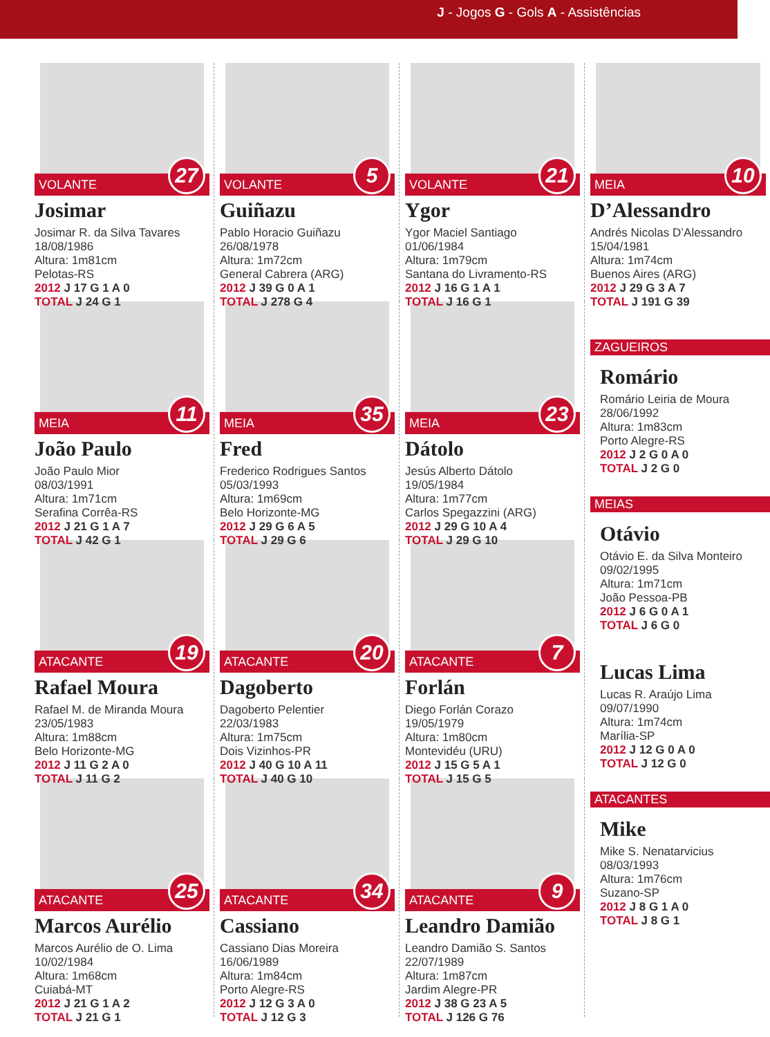J - Jogos G - Gols A - Assistências
VOLANTE 27
Josimar
Josimar R. da Silva Tavares
18/08/1986
Altura: 1m81cm
Pelotas-RS
2012 J 17 G 1 A 0
TOTAL J 24 G 1
MEIA 11
João Paulo
João Paulo Mior
08/03/1991
Altura: 1m71cm
Serafina Corrêa-RS
2012 J 21 G 1 A 7
TOTAL J 42 G 1
ATACANTE 19
Rafael Moura
Rafael M. de Miranda Moura
23/05/1983
Altura: 1m88cm
Belo Horizonte-MG
2012 J 11 G 2 A 0
TOTAL J 11 G 2
ATACANTE 25
Marcos Aurélio
Marcos Aurélio de O. Lima
10/02/1984
Altura: 1m68cm
Cuiabá-MT
2012 J 21 G 1 A 2
TOTAL J 21 G 1
VOLANTE 5
Guiñazu
Pablo Horacio Guiñazu
26/08/1978
Altura: 1m72cm
General Cabrera (ARG)
2012 J 39 G 0 A 1
TOTAL J 278 G 4
MEIA 35
Fred
Frederico Rodrigues Santos
05/03/1993
Altura: 1m69cm
Belo Horizonte-MG
2012 J 29 G 6 A 5
TOTAL J 29 G 6
ATACANTE 20
Dagoberto
Dagoberto Pelentier
22/03/1983
Altura: 1m75cm
Dois Vizinhos-PR
2012 J 40 G 10 A 11
TOTAL J 40 G 10
ATACANTE 34
Cassiano
Cassiano Dias Moreira
16/06/1989
Altura: 1m84cm
Porto Alegre-RS
2012 J 12 G 3 A 0
TOTAL J 12 G 3
VOLANTE 21
Ygor
Ygor Maciel Santiago
01/06/1984
Altura: 1m79cm
Santana do Livramento-RS
2012 J 16 G 1 A 1
TOTAL J 16 G 1
MEIA 23
Dátolo
Jesús Alberto Dátolo
19/05/1984
Altura: 1m77cm
Carlos Spegazzini (ARG)
2012 J 29 G 10 A 4
TOTAL J 29 G 10
ATACANTE 7
Forlán
Diego Forlán Corazo
19/05/1979
Altura: 1m80cm
Montevidéu (URU)
2012 J 15 G 5 A 1
TOTAL J 15 G 5
ATACANTE 9
Leandro Damião
Leandro Damião S. Santos
22/07/1989
Altura: 1m87cm
Jardim Alegre-PR
2012 J 38 G 23 A 5
TOTAL J 126 G 76
MEIA 10
D’Alessandro
Andrés Nicolas D’Alessandro
15/04/1981
Altura: 1m74cm
Buenos Aires (ARG)
2012 J 29 G 3 A 7
TOTAL J 191 G 39
ZAGUEIROS
Romário
Romário Leiria de Moura
28/06/1992
Altura: 1m83cm
Porto Alegre-RS
2012 J 2 G 0 A 0
TOTAL J 2 G 0
MEIAS
Otávio
Otávio E. da Silva Monteiro
09/02/1995
Altura: 1m71cm
João Pessoa-PB
2012 J 6 G 0 A 1
TOTAL J 6 G 0
Lucas Lima
Lucas R. Araújo Lima
09/07/1990
Altura: 1m74cm
Marília-SP
2012 J 12 G 0 A 0
TOTAL J 12 G 0
ATACANTES
Mike
Mike S. Nenatarvicius
08/03/1993
Altura: 1m76cm
Suzano-SP
2012 J 8 G 1 A 0
TOTAL J 8 G 1